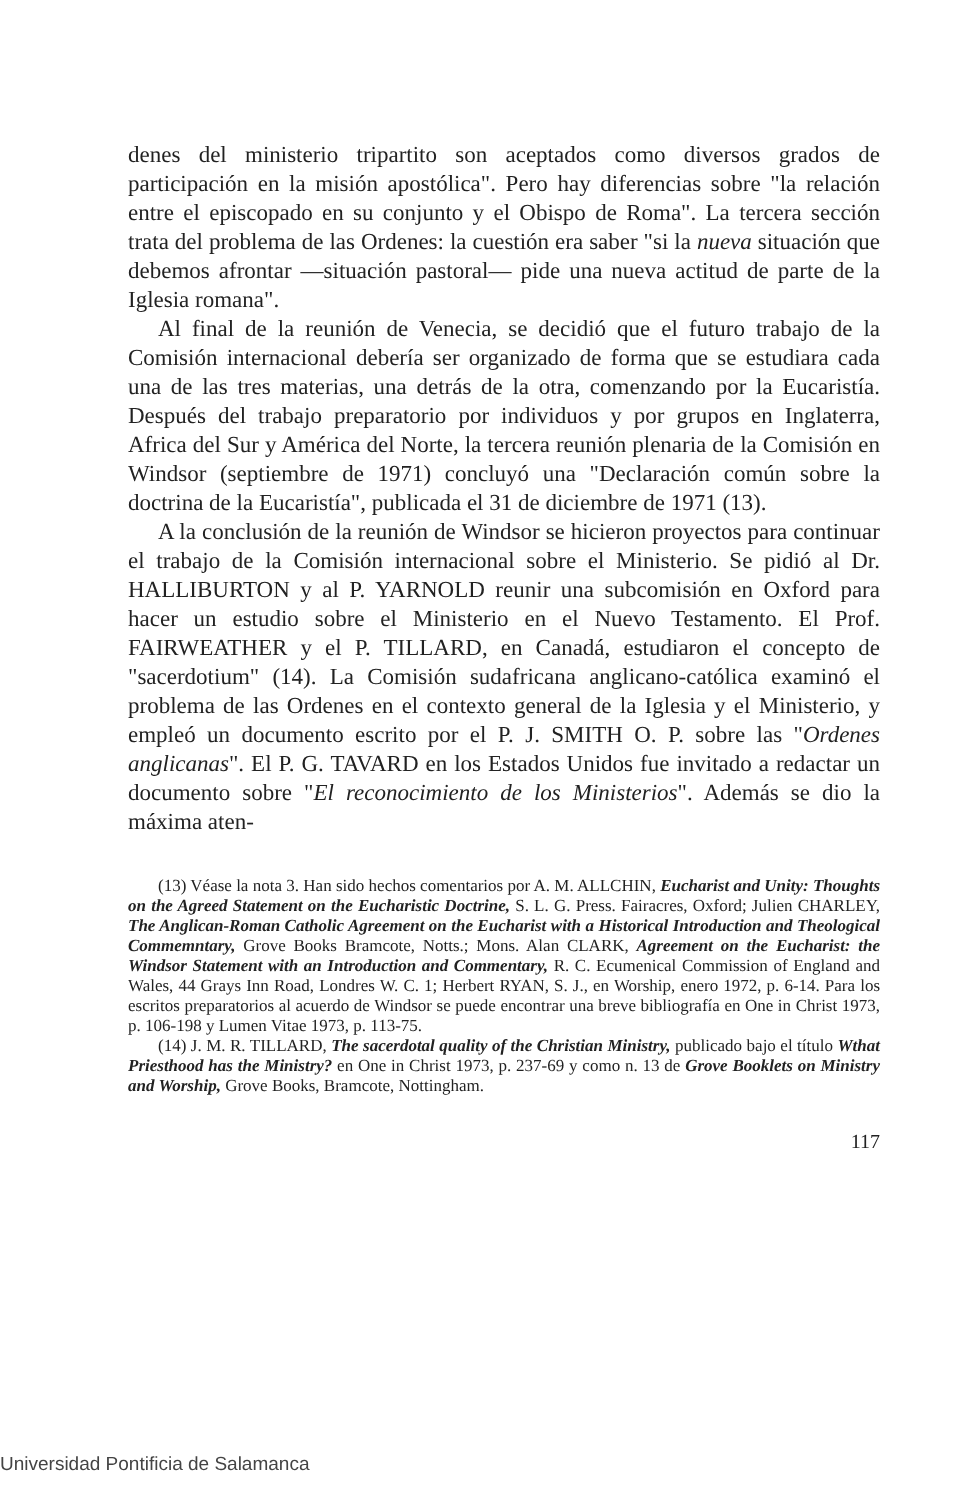denes del ministerio tripartito son aceptados como diversos grados de participación en la misión apostólica". Pero hay diferencias sobre "la relación entre el episcopado en su conjunto y el Obispo de Roma". La tercera sección trata del problema de las Ordenes: la cuestión era saber "si la nueva situación que debemos afrontar —situación pastoral— pide una nueva actitud de parte de la Iglesia romana".
Al final de la reunión de Venecia, se decidió que el futuro trabajo de la Comisión internacional debería ser organizado de forma que se estudiara cada una de las tres materias, una detrás de la otra, comenzando por la Eucaristía. Después del trabajo preparatorio por individuos y por grupos en Inglaterra, Africa del Sur y América del Norte, la tercera reunión plenaria de la Comisión en Windsor (septiembre de 1971) concluyó una "Declaración común sobre la doctrina de la Eucaristía", publicada el 31 de diciembre de 1971 (13).
A la conclusión de la reunión de Windsor se hicieron proyectos para continuar el trabajo de la Comisión internacional sobre el Ministerio. Se pidió al Dr. HALLIBURTON y al P. YARNOLD reunir una subcomisión en Oxford para hacer un estudio sobre el Ministerio en el Nuevo Testamento. El Prof. FAIRWEATHER y el P. TILLARD, en Canadá, estudiaron el concepto de "sacerdotium" (14). La Comisión sudafricana anglicano-católica examinó el problema de las Ordenes en el contexto general de la Iglesia y el Ministerio, y empleó un documento escrito por el P. J. SMITH O. P. sobre las "Ordenes anglicanas". El P. G. TAVARD en los Estados Unidos fue invitado a redactar un documento sobre "El reconocimiento de los Ministerios". Además se dio la máxima aten-
(13) Véase la nota 3. Han sido hechos comentarios por A. M. ALLCHIN, Eucharist and Unity: Thoughts on the Agreed Statement on the Eucharistic Doctrine, S. L. G. Press. Fairacres, Oxford; Julien CHARLEY, The Anglican-Roman Catholic Agreement on the Eucharist with a Historical Introduction and Theological Commemntary, Grove Books Bramcote, Notts.; Mons. Alan CLARK, Agreement on the Eucharist: the Windsor Statement with an Introduction and Commentary, R. C. Ecumenical Commission of England and Wales, 44 Grays Inn Road, Londres W. C. 1; Herbert RYAN, S. J., en Worship, enero 1972, p. 6-14. Para los escritos preparatorios al acuerdo de Windsor se puede encontrar una breve bibliografía en One in Christ 1973, p. 106-198 y Lumen Vitae 1973, p. 113-75.
(14) J. M. R. TILLARD, The sacerdotal quality of the Christian Ministry, publicado bajo el título Wthat Priesthood has the Ministry? en One in Christ 1973, p. 237-69 y como n. 13 de Grove Booklets on Ministry and Worship, Grove Books, Bramcote, Nottingham.
117
Universidad Pontificia de Salamanca